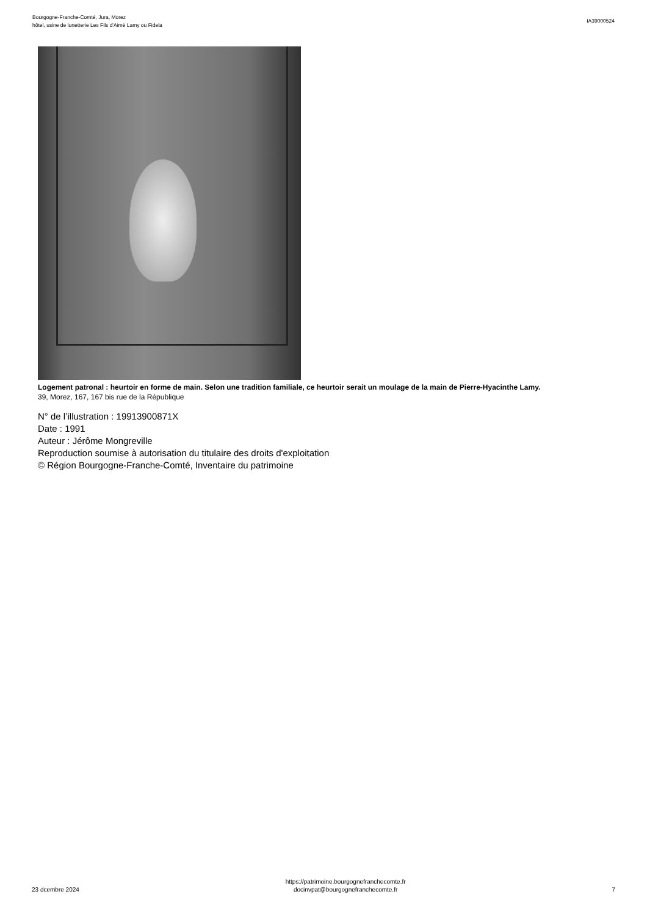Bourgogne-Franche-Comté, Jura, Morez
hôtel, usine de lunetterie Les Fils d'Aimé Lamy ou Fidela
IA39000524
Logement patronal : heurtoir en forme de main. Selon une tradition familiale, ce heurtoir serait un moulage de la main de Pierre-Hyacinthe Lamy.
39, Morez, 167, 167 bis rue de la République
N° de l’illustration : 19913900871X
Date : 1991
Auteur : Jérôme Mongreville
Reproduction soumise à autorisation du titulaire des droits d'exploitation
© Région Bourgogne-Franche-Comté, Inventaire du patrimoine
23 dcembre 2024
https://patrimoine.bourgognefranchecomte.fr
docinvpat@bourgognefranchecomte.fr
7